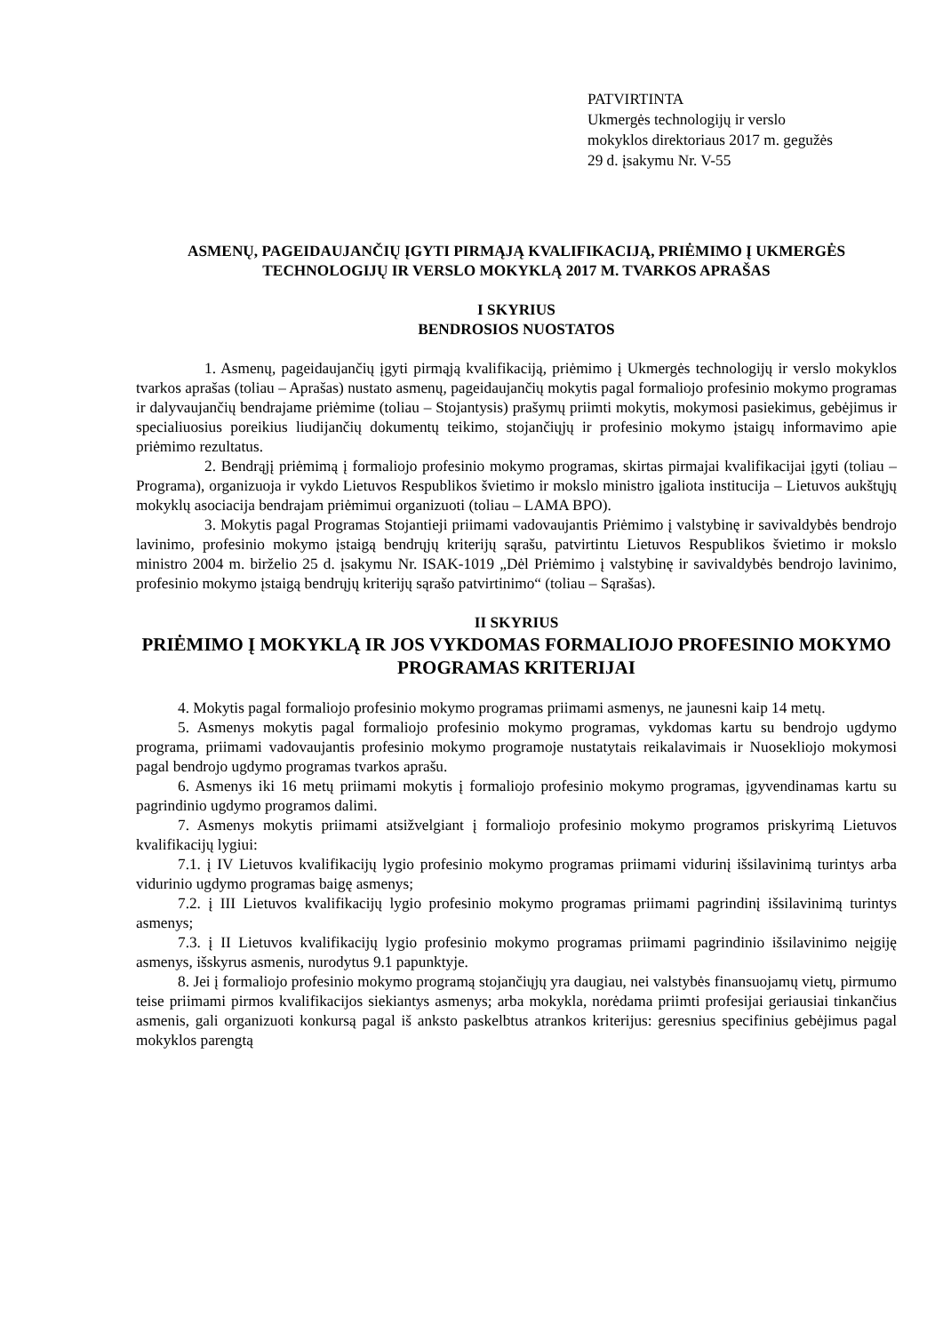PATVIRTINTA
Ukmergės technologijų ir verslo
mokyklos direktoriaus 2017 m. gegužės
29 d. įsakymu Nr. V-55
ASMENŲ, PAGEIDAUJANČIŲ ĮGYTI PIRMĄJĄ KVALIFIKACIJĄ, PRIĖMIMO Į UKMERGĖS TECHNOLOGIJŲ IR VERSLO MOKYKLĄ 2017 M. TVARKOS APRAŠAS
I SKYRIUS
BENDROSIOS NUOSTATOS
1. Asmenų, pageidaujančių įgyti pirmąją kvalifikaciją, priėmimo į Ukmergės technologijų ir verslo mokyklos tvarkos aprašas (toliau – Aprašas) nustato asmenų, pageidaujančių mokytis pagal formaliojo profesinio mokymo programas ir dalyvaujančių bendrajame priėmime (toliau – Stojantysis) prašymų priimti mokytis, mokymosi pasiekimus, gebėjimus ir specialiuosius poreikius liudijančių dokumentų teikimo, stojančiųjų ir profesinio mokymo įstaigų informavimo apie priėmimo rezultatus.
2. Bendrąjį priėmimą į formaliojo profesinio mokymo programas, skirtas pirmajai kvalifikacijai įgyti (toliau – Programa), organizuoja ir vykdo Lietuvos Respublikos švietimo ir mokslo ministro įgaliota institucija – Lietuvos aukštųjų mokyklų asociacija bendrajam priėmimui organizuoti (toliau – LAMA BPO).
3. Mokytis pagal Programas Stojantieji priimami vadovaujantis Priėmimo į valstybinę ir savivaldybės bendrojo lavinimo, profesinio mokymo įstaigą bendrųjų kriterijų sąrašu, patvirtintu Lietuvos Respublikos švietimo ir mokslo ministro 2004 m. birželio 25 d. įsakymu Nr. ISAK-1019 „Dėl Priėmimo į valstybinę ir savivaldybės bendrojo lavinimo, profesinio mokymo įstaigą bendrųjų kriterijų sąrašo patvirtinimo“ (toliau – Sąrašas).
II SKYRIUS
PRIĖMIMO Į MOKYKLĄ IR JOS VYKDOMAS FORMALIOJO PROFESINIO MOKYMO PROGRAMAS KRITERIJAI
4. Mokytis pagal formaliojo profesinio mokymo programas priimami asmenys, ne jaunesni kaip 14 metų.
5. Asmenys mokytis pagal formaliojo profesinio mokymo programas, vykdomas kartu su bendrojo ugdymo programa, priimami vadovaujantis profesinio mokymo programoje nustatytais reikalavimais ir Nuosekliojo mokymosi pagal bendrojo ugdymo programas tvarkos aprašu.
6. Asmenys iki 16 metų priimami mokytis į formaliojo profesinio mokymo programas, įgyvendinamas kartu su pagrindinio ugdymo programos dalimi.
7. Asmenys mokytis priimami atsižvelgiant į formaliojo profesinio mokymo programos priskyrimą Lietuvos kvalifikacijų lygiui:
7.1. į IV Lietuvos kvalifikacijų lygio profesinio mokymo programas priimami vidurinį išsilavinimą turintys arba vidurinio ugdymo programas baigę asmenys;
7.2. į III Lietuvos kvalifikacijų lygio profesinio mokymo programas priimami pagrindinį išsilavinimą turintys asmenys;
7.3. į II Lietuvos kvalifikacijų lygio profesinio mokymo programas priimami pagrindinio išsilavinimo neįgiję asmenys, išskyrus asmenis, nurodytus 9.1 papunktyje.
8. Jei į formaliojo profesinio mokymo programą stojančiųjų yra daugiau, nei valstybės finansuojamų vietų, pirmumo teise priimami pirmos kvalifikacijos siekiantys asmenys; arba mokykla, norėdama priimti profesijai geriausiai tinkančius asmenis, gali organizuoti konkursą pagal iš anksto paskelbtus atrankos kriterijus: geresnius specifinius gebėjimus pagal mokyklos parengtą